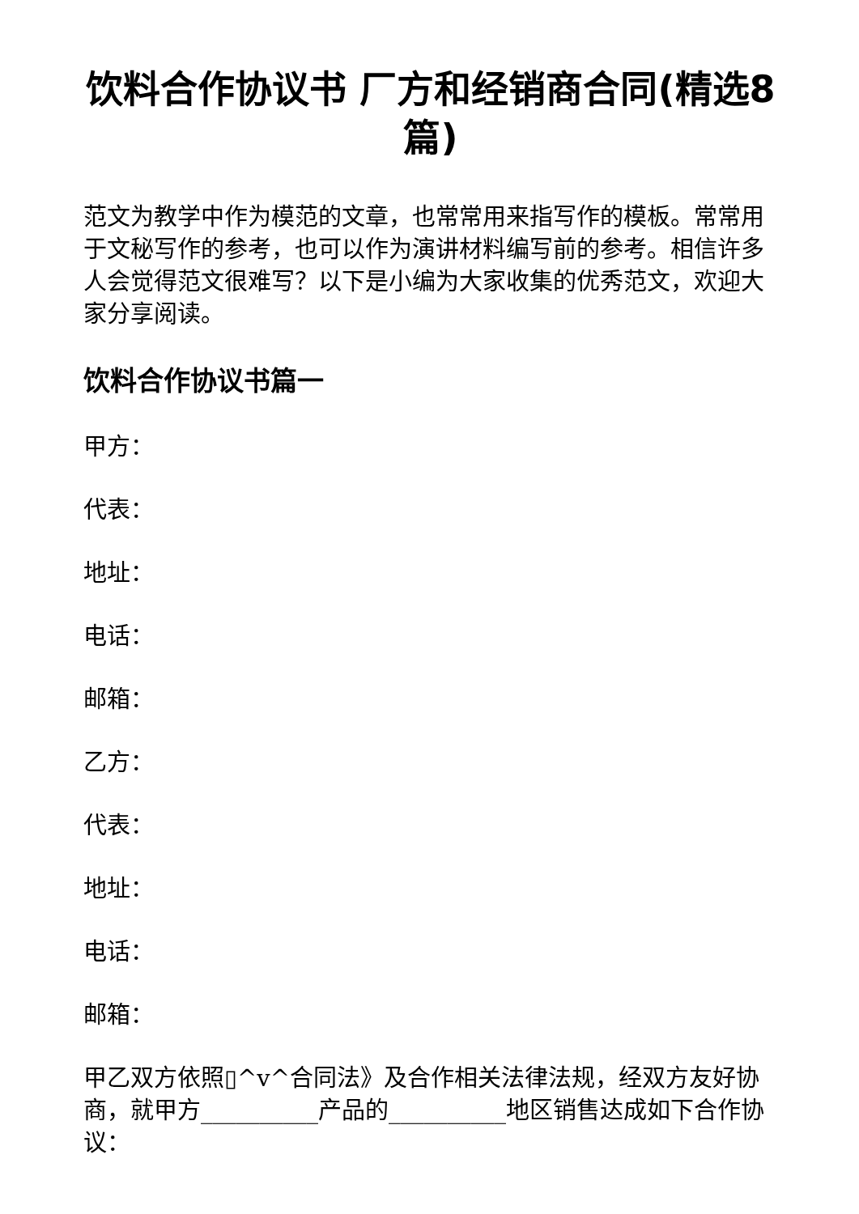饮料合作协议书 厂方和经销商合同(精选8篇)
范文为教学中作为模范的文章，也常常用来指写作的模板。常常用于文秘写作的参考，也可以作为演讲材料编写前的参考。相信许多人会觉得范文很难写？以下是小编为大家收集的优秀范文，欢迎大家分享阅读。
饮料合作协议书篇一
甲方：
代表：
地址：
电话：
邮箱：
乙方：
代表：
地址：
电话：
邮箱：
甲乙双方依照▯^v^合同法》及合作相关法律法规，经双方友好协商，就甲方__________产品的__________地区销售达成如下合作协议：